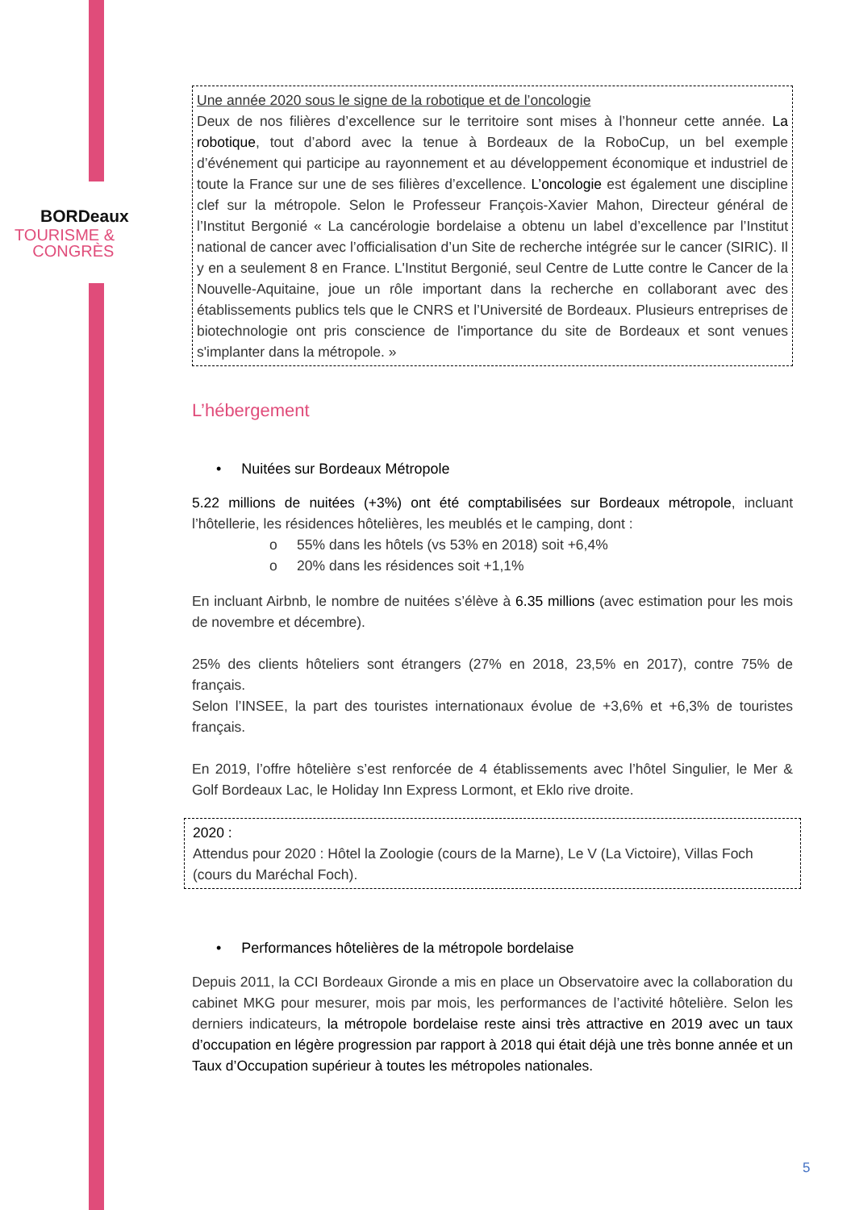BORDeaux
TOURISME &
CONGRÈS
Une année 2020 sous le signe de la robotique et de l’oncologie
Deux de nos filières d’excellence sur le territoire sont mises à l’honneur cette année. La robotique, tout d’abord avec la tenue à Bordeaux de la RoboCup, un bel exemple d’événement qui participe au rayonnement et au développement économique et industriel de toute la France sur une de ses filières d’excellence. L’oncologie est également une discipline clef sur la métropole. Selon le Professeur François-Xavier Mahon, Directeur général de l’Institut Bergonié « La cancérologie bordelaise a obtenu un label d’excellence par l’Institut national de cancer avec l’officialisation d’un Site de recherche intégrée sur le cancer (SIRIC). Il y en a seulement 8 en France. L'Institut Bergonié, seul Centre de Lutte contre le Cancer de la Nouvelle-Aquitaine, joue un rôle important dans la recherche en collaborant avec des établissements publics tels que le CNRS et l’Université de Bordeaux. Plusieurs entreprises de biotechnologie ont pris conscience de l'importance du site de Bordeaux et sont venues s'implanter dans la métropole. »
L’hébergement
• Nuitées sur Bordeaux Métropole
5.22 millions de nuitées (+3%) ont été comptabilisées sur Bordeaux métropole, incluant l’hôtellerie, les résidences hôtelières, les meublés et le camping, dont :
o 55% dans les hôtels (vs 53% en 2018) soit +6,4%
o 20% dans les résidences soit +1,1%
En incluant Airbnb, le nombre de nuitées s’élève à 6.35 millions (avec estimation pour les mois de novembre et décembre).
25% des clients hôteliers sont étrangers (27% en 2018, 23,5% en 2017), contre 75% de français.
Selon l’INSEE, la part des touristes internationaux évolue de +3,6% et +6,3% de touristes français.
En 2019, l’offre hôtelière s’est renforcée de 4 établissements avec l’hôtel Singulier, le Mer & Golf Bordeaux Lac, le Holiday Inn Express Lormont, et Eklo rive droite.
2020 :
Attendus pour 2020 : Hôtel la Zoologie (cours de la Marne), Le V (La Victoire), Villas Foch (cours du Maréchal Foch).
• Performances hôtelières de la métropole bordelaise
Depuis 2011, la CCI Bordeaux Gironde a mis en place un Observatoire avec la collaboration du cabinet MKG pour mesurer, mois par mois, les performances de l’activité hôtelière. Selon les derniers indicateurs, la métropole bordelaise reste ainsi très attractive en 2019 avec un taux d’occupation en légère progression par rapport à 2018 qui était déjà une très bonne année et un Taux d’Occupation supérieur à toutes les métropoles nationales.
5